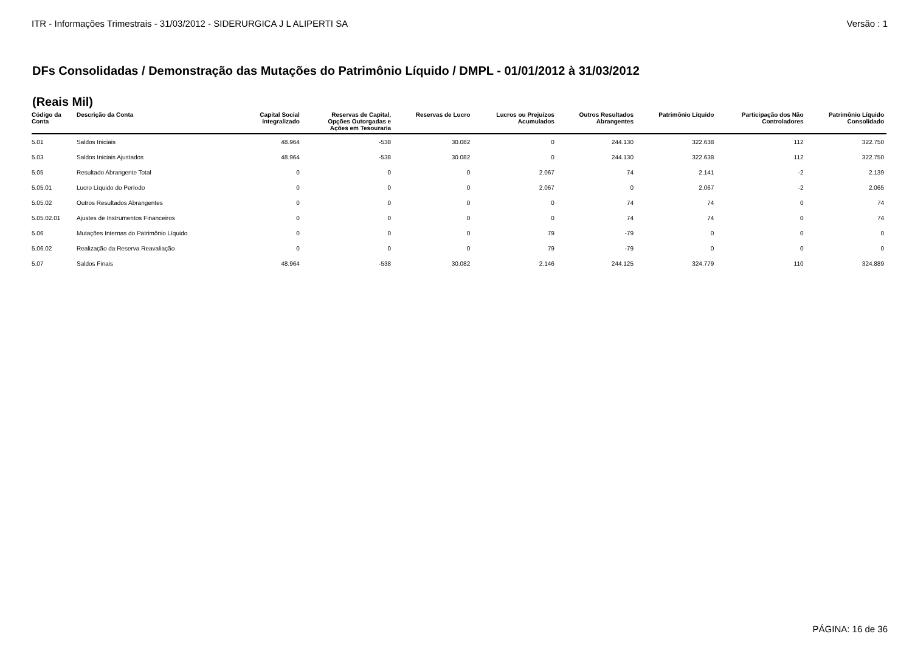ITR - Informações Trimestrais - 31/03/2012 - SIDERURGICA J L ALIPERTI SA Versão : 1
DFs Consolidadas / Demonstração das Mutações do Patrimônio Líquido / DMPL - 01/01/2012 à 31/03/2012
(Reais Mil)
| Código da Conta | Descrição da Conta | Capital Social Integralizado | Reservas de Capital, Opções Outorgadas e Ações em Tesouraria | Reservas de Lucro | Lucros ou Prejuízos Acumulados | Outros Resultados Abrangentes | Patrimônio Líquido | Participação dos Não Controladores | Patrimônio Líquido Consolidado |
| --- | --- | --- | --- | --- | --- | --- | --- | --- | --- |
| 5.01 | Saldos Iniciais | 48.964 | -538 | 30.082 | 0 | 244.130 | 322.638 | 112 | 322.750 |
| 5.03 | Saldos Iniciais Ajustados | 48.964 | -538 | 30.082 | 0 | 244.130 | 322.638 | 112 | 322.750 |
| 5.05 | Resultado Abrangente Total | 0 | 0 | 0 | 2.067 | 74 | 2.141 | -2 | 2.139 |
| 5.05.01 | Lucro Líquido do Período | 0 | 0 | 0 | 2.067 | 0 | 2.067 | -2 | 2.065 |
| 5.05.02 | Outros Resultados Abrangentes | 0 | 0 | 0 | 0 | 74 | 74 | 0 | 74 |
| 5.05.02.01 | Ajustes de Instrumentos Financeiros | 0 | 0 | 0 | 0 | 74 | 74 | 0 | 74 |
| 5.06 | Mutações Internas do Patrimônio Líquido | 0 | 0 | 0 | 79 | -79 | 0 | 0 | 0 |
| 5.06.02 | Realização da Reserva Reavaliação | 0 | 0 | 0 | 79 | -79 | 0 | 0 | 0 |
| 5.07 | Saldos Finais | 48.964 | -538 | 30.082 | 2.146 | 244.125 | 324.779 | 110 | 324.889 |
PÁGINA: 16 de 36